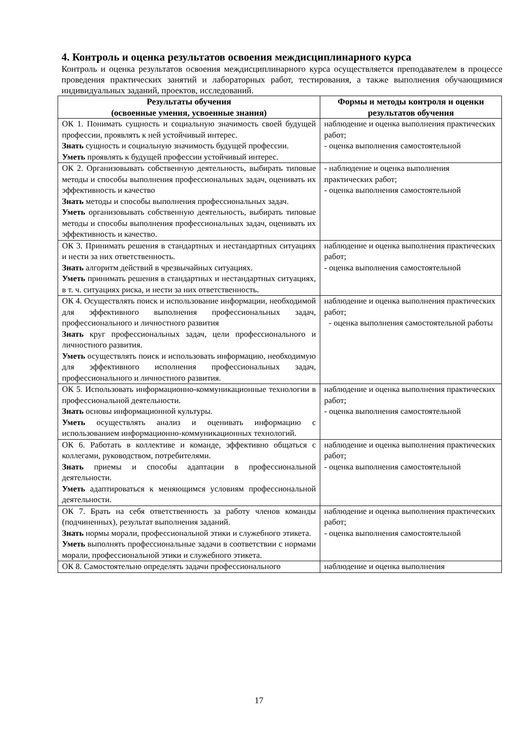4. Контроль и оценка результатов освоения междисциплинарного курса
Контроль и оценка результатов освоения междисциплинарного курса осуществляется преподавателем в процессе проведения практических занятий и лабораторных работ, тестирования, а также выполнения обучающимися индивидуальных заданий, проектов, исследований.
| Результаты обучения (освоенные умения, усвоенные знания) | Формы и методы контроля и оценки результатов обучения |
| --- | --- |
| ОК 1. Понимать сущность и социальную значимость своей будущей профессии, проявлять к ней устойчивый интерес. Знать сущность и социальную значимость будущей профессии. Уметь проявлять к будущей профессии устойчивый интерес. | наблюдение и оценка выполнения практических работ; - оценка выполнения самостоятельной |
| ОК 2. Организовывать собственную деятельность, выбирать типовые методы и способы выполнения профессиональных задач, оценивать их эффективность и качество Знать методы и способы выполнения профессиональных задач. Уметь организовывать собственную деятельность, выбирать типовые методы и способы выполнения профессиональных задач, оценивать их эффективность и качество. | - наблюдение и оценка выполнения практических работ; - оценка выполнения самостоятельной |
| ОК 3. Принимать решения в стандартных и нестандартных ситуациях и нести за них ответственность. Знать алгоритм действий в чрезвычайных ситуациях. Уметь принимать решения в стандартных и нестандартных ситуациях, в т. ч. ситуациях риска, и нести за них ответственность. | наблюдение и оценка выполнения практических работ; - оценка выполнения самостоятельной |
| ОК 4. Осуществлять поиск и использование информации, необходимой для эффективного выполнения профессиональных задач, профессионального и личностного развития Знать круг профессиональных задач, цели профессионального и личностного развития. Уметь осуществлять поиск и использовать информацию, необходимую для эффективного исполнения профессиональных задач, профессионального и личностного развития. | наблюдение и оценка выполнения практических работ; - оценка выполнения самостоятельной работы |
| ОК 5. Использовать информационно-коммуникационные технологии в профессиональной деятельности. Знать основы информационной культуры. Уметь осуществлять анализ и оценивать информацию с использованием информационно-коммуникационных технологий. | наблюдение и оценка выполнения практических работ; - оценка выполнения самостоятельной |
| ОК 6. Работать в коллективе и команде, эффективно общаться с коллегами, руководством, потребителями. Знать приемы и способы адаптации в профессиональной деятельности. Уметь адаптироваться к меняющимся условиям профессиональной деятельности. | наблюдение и оценка выполнения практических работ; - оценка выполнения самостоятельной |
| ОК 7. Брать на себя ответственность за работу членов команды (подчиненных), результат выполнения заданий. Знать нормы морали, профессиональной этики и служебного этикета. Уметь выполнять профессиональные задачи в соответствии с нормами морали, профессиональной этики и служебного этикета. | наблюдение и оценка выполнения практических работ; - оценка выполнения самостоятельной |
| ОК 8. Самостоятельно определять задачи профессионального | наблюдение и оценка выполнения |
17